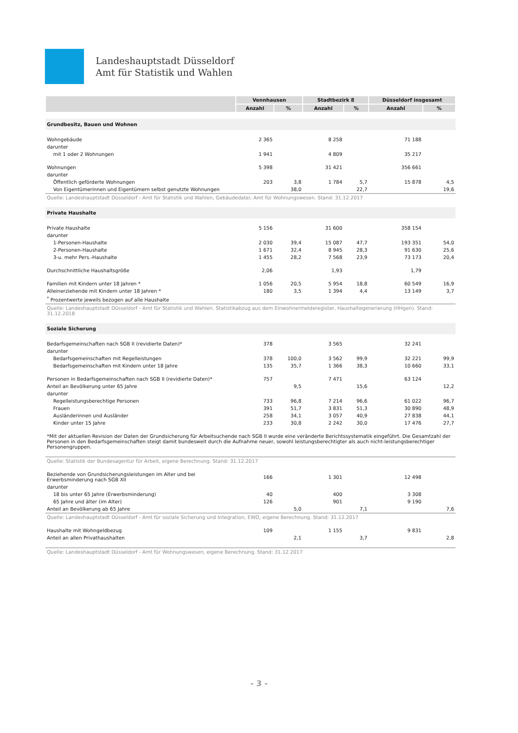Landeshauptstadt Düsseldorf
Amt für Statistik und Wahlen
| | Vennhausen | | Stadtbezirk 8 | | Düsseldorf insgesamt | |
| --- | --- | --- | --- | --- | --- | --- |
| | Anzahl | % | Anzahl | % | Anzahl | % |
| Grundbesitz, Bauen und Wohnen | | | | | | |
| Wohngebäude | 2 365 | | 8 258 | | 71 188 | |
| darunter | | | | | | |
| mit 1 oder 2 Wohnungen | 1 941 | | 4 809 | | 35 217 | |
| Wohnungen | 5 398 | | 31 421 | | 356 661 | |
| darunter | | | | | | |
| Öffentlich geförderte Wohnungen | 203 | 3,8 | 1 784 | 5,7 | 15 878 | 4,5 |
| Von Eigentümerinnen und Eigentümern selbst genutzte Wohnungen | | 38,0 | | 22,7 | | 19,6 |
| Quelle: Landeshauptstadt Düsseldorf - Amt für Statistik und Wahlen, Gebäudedatei; Amt für Wohnungswesen. Stand: 31.12.2017 | | | | | | |
| Private Haushalte | | | | | | |
| Private Haushalte | 5 156 | | 31 600 | | 358 154 | |
| darunter | | | | | | |
| 1-Personen-Haushalte | 2 030 | 39,4 | 15 087 | 47,7 | 193 351 | 54,0 |
| 2-Personen-Haushalte | 1 671 | 32,4 | 8 945 | 28,3 | 91 630 | 25,6 |
| 3-u. mehr Pers.-Haushalte | 1 455 | 28,2 | 7 568 | 23,9 | 73 173 | 20,4 |
| Durchschnittliche Haushaltsgröße | 2,06 | | 1,93 | | 1,79 | |
| Familien mit Kindern unter 18 Jahren * | 1 056 | 20,5 | 5 954 | 18,8 | 60 549 | 16,9 |
| Alleinerziehende mit Kindern unter 18 Jahren * | 180 | 3,5 | 1 394 | 4,4 | 13 149 | 3,7 |
| <sup>*</sup> Prozentwerte jeweils bezogen auf alle Haushalte | | | | | | |
| Quelle: Landeshauptstadt Düsseldorf - Amt für Statistik und Wahlen. Statistikabzug aus dem Einwohnermelderegister, Haushaltegenerierung (HHgen). Stand: 31.12.2018 | | | | | | |
| Soziale Sicherung | | | | | | |
| Bedarfsgemeinschaften nach SGB II (revidierte Daten)* | 378 | | 3 565 | | 32 241 | |
| darunter | | | | | | |
| Bedarfsgemeinschaften mit Regelleistungen | 378 | 100,0 | 3 562 | 99,9 | 32 221 | 99,9 |
| Bedarfsgemeinschaften mit Kindern unter 18 Jahre | 135 | 35,7 | 1 366 | 38,3 | 10 660 | 33,1 |
| Personen in Bedarfsgemeinschaften nach SGB II (revidierte Daten)* | 757 | | 7 471 | | 63 124 | |
| Anteil an Bevölkerung unter 65 Jahre | | 9,5 | | 15,6 | | 12,2 |
| darunter | | | | | | |
| Regelleistungsberechtige Personen | 733 | 96,8 | 7 214 | 96,6 | 61 022 | 96,7 |
| Frauen | 391 | 51,7 | 3 831 | 51,3 | 30 890 | 48,9 |
| Ausländerinnen und Ausländer | 258 | 34,1 | 3 057 | 40,9 | 27 838 | 44,1 |
| Kinder unter 15 Jahre | 233 | 30,8 | 2 242 | 30,0 | 17 476 | 27,7 |
| *Mit der aktuellen Revision der Daten der Grundsicherung für Arbeitsuchende nach SGB II wurde eine veränderte Berichtssystematik eingeführt. Die Gesamtzahl der Personen in den Bedarfsgemeinschaften steigt damit bundesweit durch die Aufnahme neuer, sowohl leistungsberechtigter als auch nicht-leistungsberechtiger Personengruppen. | | | | | | |
| Quelle: Statistik der Bundesagentur für Arbeit, eigene Berechnung. Stand: 31.12.2017 | | | | | | |
| Beziehende von Grundsicherungsleistungen im Alter und bei Erwerbsminderung nach SGB XII | 166 | | 1 301 | | 12 498 | |
| darunter | | | | | | |
| 18 bis unter 65 Jahre (Erwerbsminderung) | 40 | | 400 | | 3 308 | |
| 65 Jahre und älter (im Alter) | 126 | | 901 | | 9 190 | |
| Anteil an Bevölkerung ab 65 Jahre | | 5,0 | | 7,1 | | 7,6 |
| Quelle: Landeshauptstadt Düsseldorf - Amt für soziale Sicherung und Integration, EWO, eigene Berechnung. Stand: 31.12.2017 | | | | | | |
| Haushalte mit Wohngeldbezug | 109 | | 1 155 | | 9 831 | |
| Anteil an allen Privathaushalten | | 2,1 | | 3,7 | | 2,8 |
| Quelle: Landeshauptstadt Düsseldorf - Amt für Wohnungswesen, eigene Berechnung. Stand: 31.12.2017 | | | | | | |
- 3 -